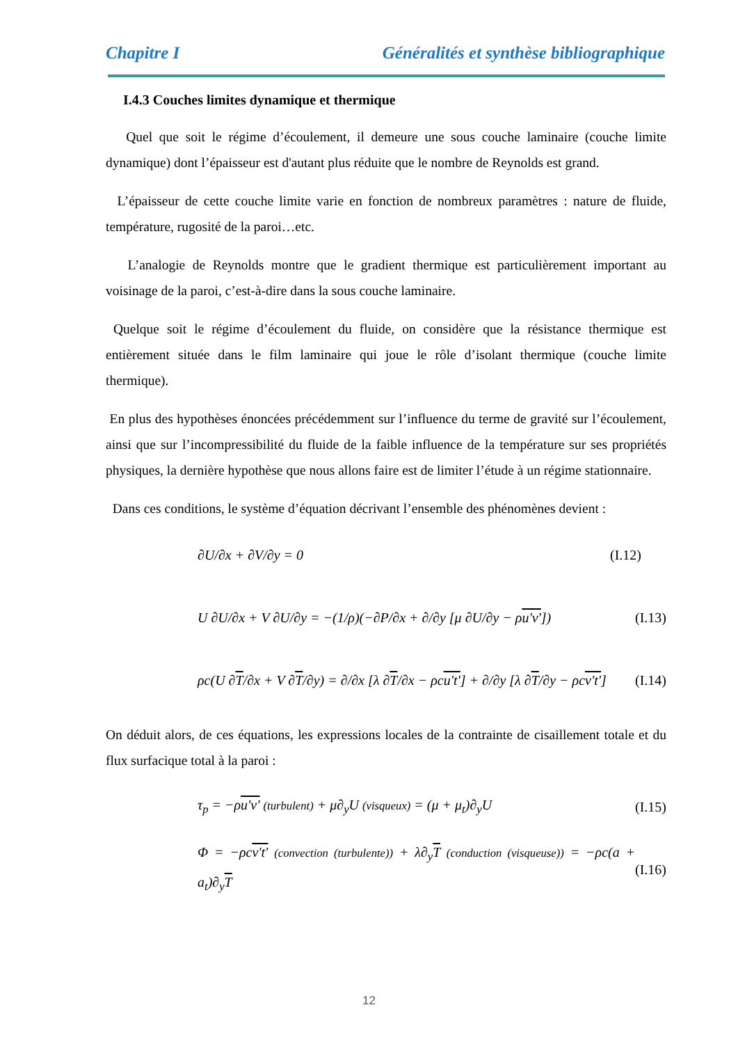Chapitre I Généralités et synthèse bibliographique
I.4.3 Couches limites dynamique et thermique
Quel que soit le régime d’écoulement, il demeure une sous couche laminaire (couche limite dynamique) dont l’épaisseur est d'autant plus réduite que le nombre de Reynolds est grand.
L’épaisseur de cette couche limite varie en fonction de nombreux paramètres : nature de fluide, température, rugosité de la paroi…etc.
L’analogie de Reynolds montre que le gradient thermique est particulièrement important au voisinage de la paroi, c’est-à-dire dans la sous couche laminaire.
Quelque soit le régime d’écoulement du fluide, on considère que la résistance thermique est entièrement située dans le film laminaire qui joue le rôle d’isolant thermique (couche limite thermique).
En plus des hypothèses énoncées précédemment sur l’influence du terme de gravité sur l’écoulement, ainsi que sur l’incompressibilité du fluide de la faible influence de la température sur ses propriétés physiques, la dernière hypothèse que nous allons faire est de limiter l’étude à un régime stationnaire.
Dans ces conditions, le système d’équation décrivant l’ensemble des phénomènes devient :
∂U/∂x + ∂V/∂y = 0 (I.12)
U ∂U/∂x + V ∂U/∂y = −(1/ρ)(−∂P/∂x + ∂/∂y [μ ∂U/∂y − ρu'v']) (I.13)
ρc(U ∂T/∂x + V ∂T/∂y) = ∂/∂x [λ ∂T/∂x − ρcu't'] + ∂/∂y [λ ∂T/∂y − ρcv't'] (I.14)
On déduit alors, de ces équations, les expressions locales de la contrainte de cisaillement totale et du flux surfacique total à la paroi :
τ<sub>p</sub> = −ρu'v' (turbulent) + μ∂<sub>y</sub>U (visqueux) = (μ + μ<sub>t</sub>)∂<sub>y</sub>U (I.15)
Φ = −ρcv't' (convection (turbulente)) + λ∂<sub>y</sub>T (conduction (visqueuse)) = −ρc(a + a<sub>t</sub>)∂<sub>y</sub>T (I.16)
12